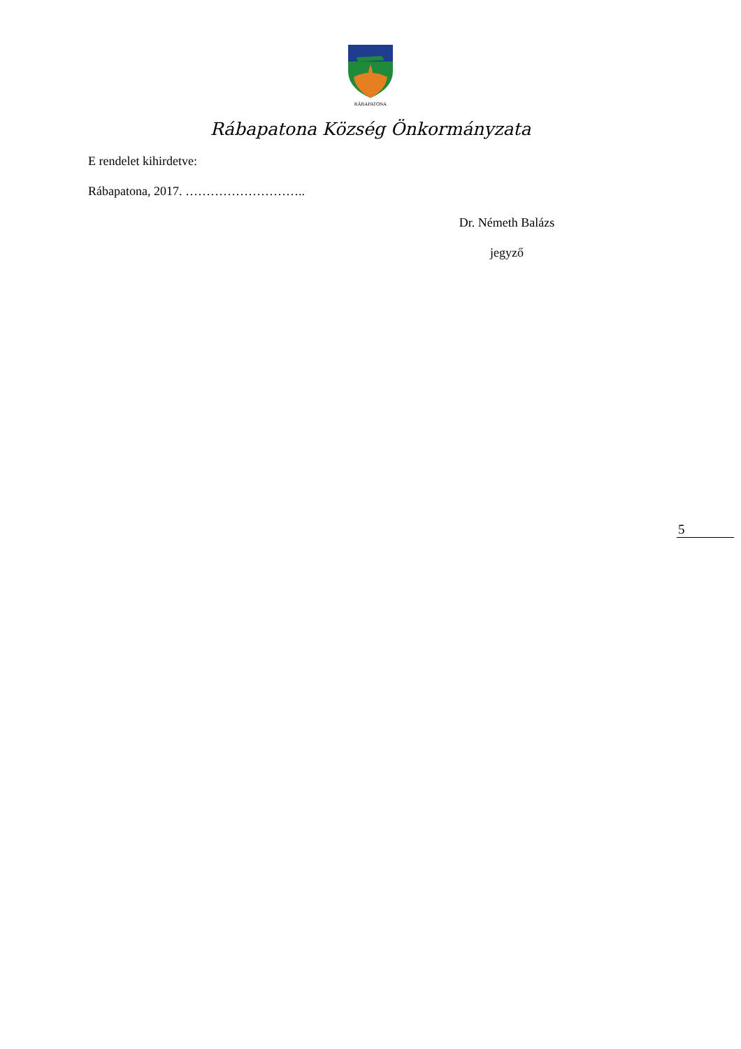RÁBAPATONA
Rábapatona Község Önkormányzata
E rendelet kihirdetve:
Rábapatona, 2017. ………………………..
Dr. Németh Balázs
jegyző
5